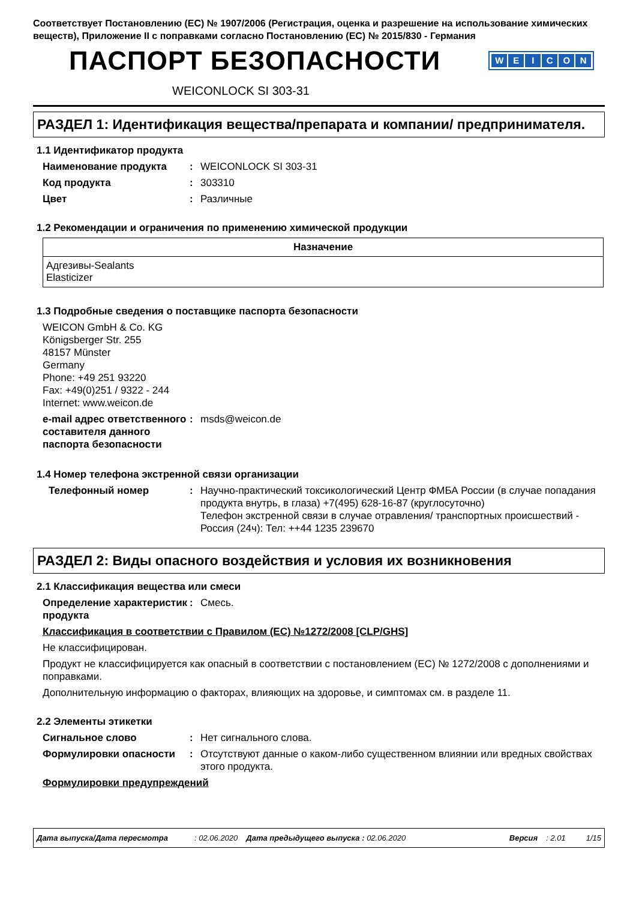Соответствует Постановлению (ЕС) № 1907/2006 (Регистрация, оценка и разрешение на использование химических веществ), Приложение II с поправками согласно Постановлению (ЕС) № 2015/830 - Германия
ПАСПОРТ БЕЗОПАСНОСТИ
WEICON
WEICONLOCK SI 303-31
РАЗДЕЛ 1: Идентификация вещества/препарата и компании/ предпринимателя.
1.1 Идентификатор продукта
Наименование продукта : WEICONLOCK SI 303-31
Код продукта : 303310
Цвет : Различные
1.2 Рекомендации и ограничения по применению химической продукции
| Назначение |
| --- |
| Адгезивы-Sealants Elasticizer |
1.3 Подробные сведения о поставщике паспорта безопасности
WEICON GmbH & Co. KG
Königsberger Str. 255
48157 Münster
Germany
Phone: +49 251 93220
Fax: +49(0)251 / 9322 - 244
Internet: www.weicon.de
e-mail адрес ответственного составителя данного паспорта безопасности
: msds@weicon.de
1.4 Номер телефона экстренной связи организации
Телефонный номер : Научно-практический токсикологический Центр ФМБА России (в случае попадания продукта внутрь, в глаза) +7(495) 628-16-87 (круглосуточно)
Телефон экстренной связи в случае отравления/ транспортных происшествий - Россия (24ч): Тел: ++44 1235 239670
РАЗДЕЛ 2: Виды опасного воздействия и условия их возникновения
2.1 Классификация вещества или смеси
Определение характеристик продукта
: Смесь.
Классификация в соответствии с Правилом (ЕС) №1272/2008 [CLP/GHS]
Не классифицирован.
Продукт не классифицируется как опасный в соответствии с постановлением (ЕС) № 1272/2008 с дополнениями и поправками.
Дополнительную информацию о факторах, влияющих на здоровье, и симптомах см. в разделе 11.
2.2 Элементы этикетки
Сигнальное слово : Нет сигнального слова.
Формулировки опасности : Отсутствуют данные о каком-либо существенном влиянии или вредных свойствах этого продукта.
Формулировки предупреждений
Дата выпуска/Дата пересмотра: 02.06.2020 Дата предыдущего выпуска : 02.06.2020 Версия: 2.01 1/15